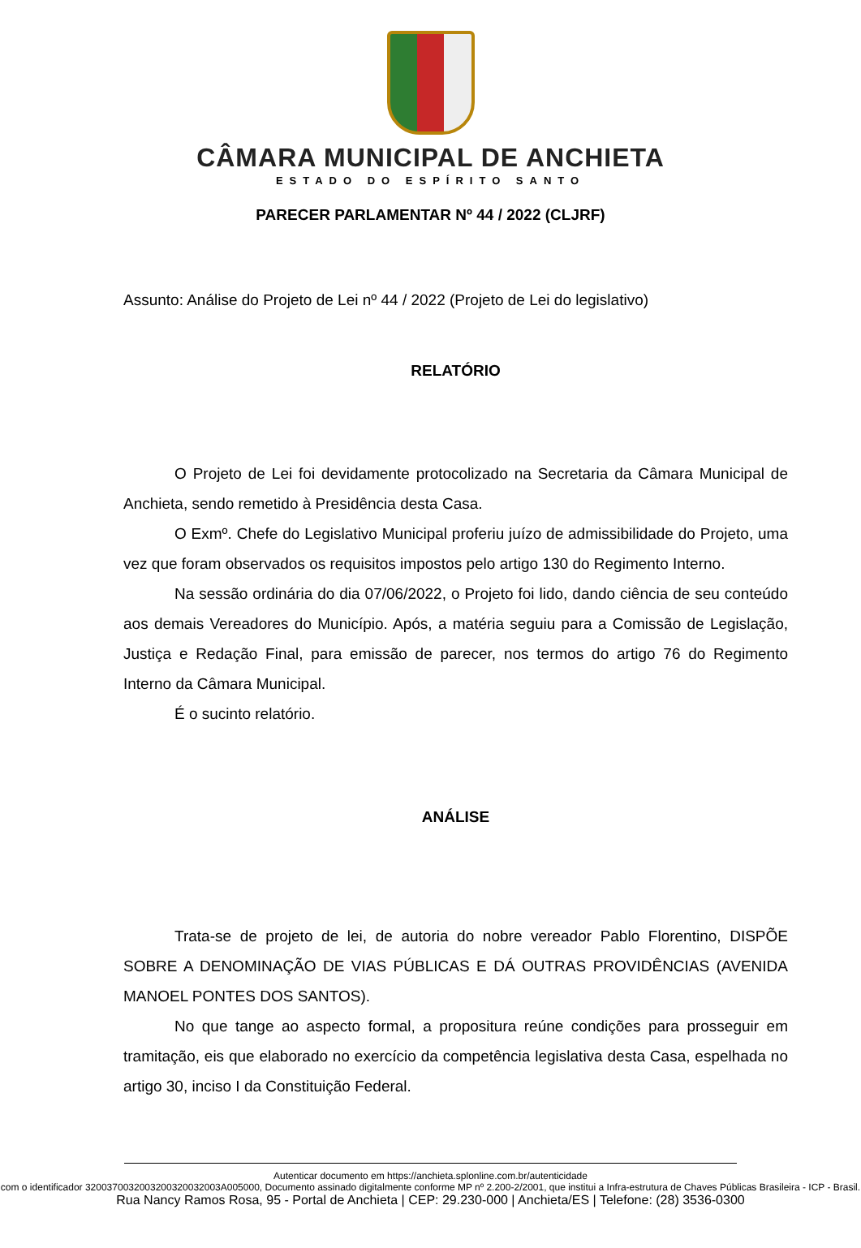CÂMARA MUNICIPAL DE ANCHIETA
ESTADO DO ESPÍRITO SANTO
PARECER PARLAMENTAR Nº 44 / 2022 (CLJRF)
Assunto: Análise do Projeto de Lei nº 44 / 2022 (Projeto de Lei do legislativo)
RELATÓRIO
O Projeto de Lei foi devidamente protocolizado na Secretaria da Câmara Municipal de Anchieta, sendo remetido à Presidência desta Casa.
O Exmº. Chefe do Legislativo Municipal proferiu juízo de admissibilidade do Projeto, uma vez que foram observados os requisitos impostos pelo artigo 130 do Regimento Interno.
Na sessão ordinária do dia 07/06/2022, o Projeto foi lido, dando ciência de seu conteúdo aos demais Vereadores do Município. Após, a matéria seguiu para a Comissão de Legislação, Justiça e Redação Final, para emissão de parecer, nos termos do artigo 76 do Regimento Interno da Câmara Municipal.
É o sucinto relatório.
ANÁLISE
Trata-se de projeto de lei, de autoria do nobre vereador Pablo Florentino, DISPÕE SOBRE A DENOMINAÇÃO DE VIAS PÚBLICAS E DÁ OUTRAS PROVIDÊNCIAS (AVENIDA MANOEL PONTES DOS SANTOS).
No que tange ao aspecto formal, a propositura reúne condições para prosseguir em tramitação, eis que elaborado no exercício da competência legislativa desta Casa, espelhada no artigo 30, inciso I da Constituição Federal.
Autenticar documento em https://anchieta.splonline.com.br/autenticidade
com o identificador 3200370032003200320032003A005000, Documento assinado digitalmente conforme MP nº 2.200-2/2001, que institui a Infra-estrutura de Chaves Públicas Brasileira - ICP - Brasil.
Rua Nancy Ramos Rosa, 95 - Portal de Anchieta | CEP: 29.230-000 | Anchieta/ES | Telefone: (28) 3536-0300